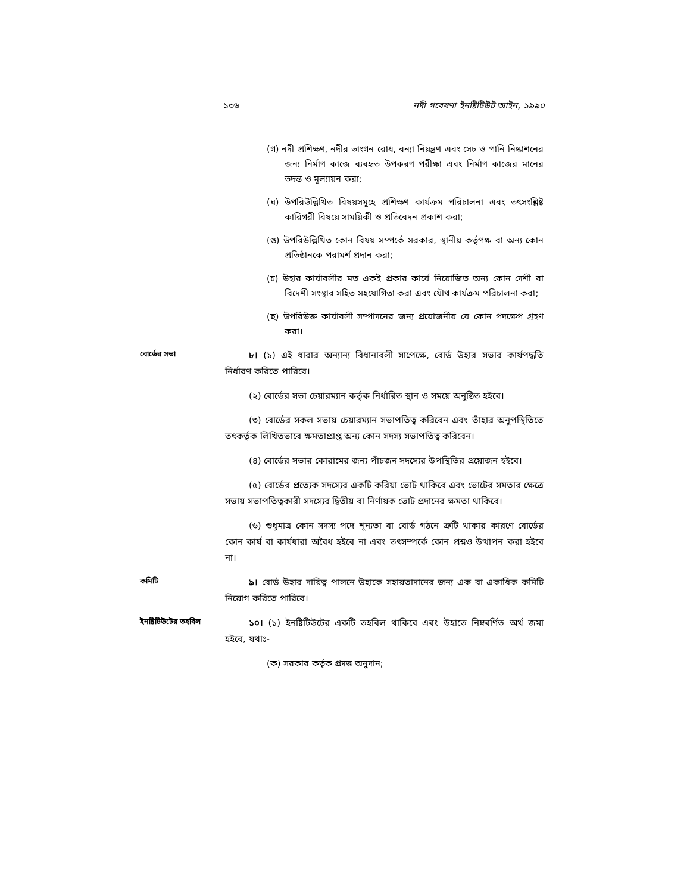১৩৬ নদী গবেষণা ইনষ্টিটিউট আইন, ১৯৯০
(গ) নদী প্রশিক্ষণ, নদীর ভাংগন রোধ, বন্যা নিয়ন্ত্রণ এবং সেচ ও পানি নিষ্কাশনের জন্য নির্মাণ কাজে ব্যবহৃত উপকরণ পরীক্ষা এবং নির্মাণ কাজের মানের তদন্ত ও মূল্যায়ন করা;
(ঘ) উপরিউল্লিখিত বিষয়সমূহে প্রশিক্ষণ কার্যক্রম পরিচালনা এবং তৎসংশ্লিষ্ট কারিগরী বিষয়ে সাময়িকী ও প্রতিবেদন প্রকাশ করা;
(ঙ) উপরিউল্লিখিত কোন বিষয় সম্পর্কে সরকার, স্থানীয় কর্তৃপক্ষ বা অন্য কোন প্রতিষ্ঠানকে পরামর্শ প্রদান করা;
(চ) উহার কার্যাবলীর মত একই প্রকার কার্যে নিয়োজিত অন্য কোন দেশী বা বিদেশী সংস্থার সহিত সহযোগিতা করা এবং যৌথ কার্যক্রম পরিচালনা করা;
(ছ) উপরিউক্ত কার্যাবলী সম্পাদনের জন্য প্রয়োজনীয় যে কোন পদক্ষেপ গ্রহণ করা।
বোর্ডের সভা
৮। (১) এই ধারার অন্যান্য বিধানাবলী সাপেক্ষে, বোর্ড উহার সভার কার্যপদ্ধতি নির্ধারণ করিতে পারিবে।
(২) বোর্ডের সভা চেয়ারম্যান কর্তৃক নির্ধারিত স্থান ও সময়ে অনুষ্ঠিত হইবে।
(৩) বোর্ডের সকল সভায় চেয়ারম্যান সভাপতিত্ব করিবেন এবং তাঁহার অনুপস্থিতিতে তৎকর্তৃক লিখিতভাবে ক্ষমতাপ্রাপ্ত অন্য কোন সদস্য সভাপতিত্ব করিবেন।
(৪) বোর্ডের সভার কোরামের জন্য পাঁচজন সদস্যের উপস্থিতির প্রয়োজন হইবে।
(৫) বোর্ডের প্রত্যেক সদস্যের একটি করিয়া ভোট থাকিবে এবং ভোটের সমতার ক্ষেত্রে সভায় সভাপতিত্বকারী সদস্যের দ্বিতীয় বা নির্ণায়ক ভোট প্রদানের ক্ষমতা থাকিবে।
(৬) শুধুমাত্র কোন সদস্য পদে শূন্যতা বা বোর্ড গঠনে ত্রুটি থাকার কারণে বোর্ডের কোন কার্য বা কার্যধারা অবৈধ হইবে না এবং তৎসম্পর্কে কোন প্রশ্নও উত্থাপন করা হইবে না।
কমিটি
৯। বোর্ড উহার দায়িত্ব পালনে উহাকে সহায়তাদানের জন্য এক বা একাধিক কমিটি নিয়োগ করিতে পারিবে।
ইনষ্টিটিউটের তহবিল
১০। (১) ইনষ্টিটিউটের একটি তহবিল থাকিবে এবং উহাতে নিম্নবর্ণিত অর্থ জমা হইবে, যথাঃ-
(ক) সরকার কর্তৃক প্রদত্ত অনুদান;